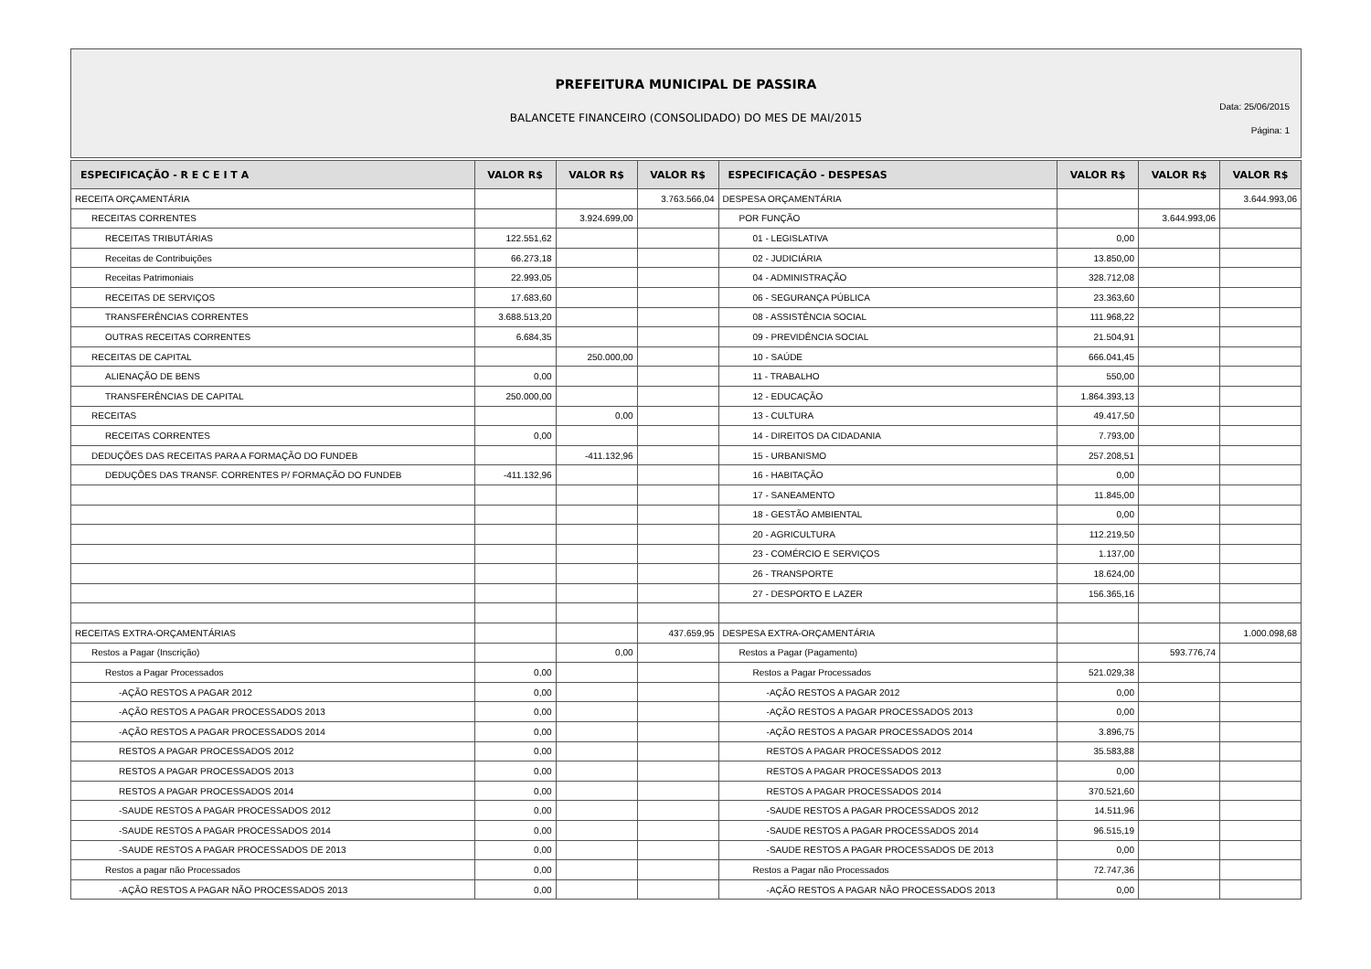PREFEITURA MUNICIPAL DE PASSIRA
BALANCETE FINANCEIRO (CONSOLIDADO) DO MES DE MAI/2015
Data: 25/06/2015
Página: 1
| ESPECIFICAÇÃO - R E C E I T A | VALOR R$ | VALOR R$ | VALOR R$ | ESPECIFICAÇÃO - DESPESAS | VALOR R$ | VALOR R$ | VALOR R$ |
| --- | --- | --- | --- | --- | --- | --- | --- |
| RECEITA ORÇAMENTÁRIA | | | 3.763.566,04 | DESPESA ORÇAMENTÁRIA | | | 3.644.993,06 |
| RECEITAS CORRENTES | | 3.924.699,00 | | POR FUNÇÃO | | 3.644.993,06 | |
| RECEITAS TRIBUTÁRIAS | 122.551,62 | | | 01 - LEGISLATIVA | 0,00 | | |
| Receitas de Contribuições | 66.273,18 | | | 02 - JUDICIÁRIA | 13.850,00 | | |
| Receitas Patrimoniais | 22.993,05 | | | 04 - ADMINISTRAÇÃO | 328.712,08 | | |
| RECEITAS DE SERVIÇOS | 17.683,60 | | | 06 - SEGURANÇA PÚBLICA | 23.363,60 | | |
| TRANSFERÊNCIAS CORRENTES | 3.688.513,20 | | | 08 - ASSISTÊNCIA SOCIAL | 111.968,22 | | |
| OUTRAS RECEITAS CORRENTES | 6.684,35 | | | 09 - PREVIDÊNCIA SOCIAL | 21.504,91 | | |
| RECEITAS DE CAPITAL | | 250.000,00 | | 10 - SAÚDE | 666.041,45 | | |
| ALIENAÇÃO DE BENS | 0,00 | | | 11 - TRABALHO | 550,00 | | |
| TRANSFERÊNCIAS DE CAPITAL | 250.000,00 | | | 12 - EDUCAÇÃO | 1.864.393,13 | | |
| RECEITAS | | 0,00 | | 13 - CULTURA | 49.417,50 | | |
| RECEITAS CORRENTES | 0,00 | | | 14 - DIREITOS DA CIDADANIA | 7.793,00 | | |
| DEDUÇÕES DAS RECEITAS PARA A FORMAÇÃO DO FUNDEB | | -411.132,96 | | 15 - URBANISMO | 257.208,51 | | |
| DEDUÇÕES DAS TRANSF. CORRENTES P/ FORMAÇÃO DO FUNDEB | -411.132,96 | | | 16 - HABITAÇÃO | 0,00 | | |
| | | | | 17 - SANEAMENTO | 11.845,00 | | |
| | | | | 18 - GESTÃO AMBIENTAL | 0,00 | | |
| | | | | 20 - AGRICULTURA | 112.219,50 | | |
| | | | | 23 - COMÉRCIO E SERVIÇOS | 1.137,00 | | |
| | | | | 26 - TRANSPORTE | 18.624,00 | | |
| | | | | 27 - DESPORTO E LAZER | 156.365,16 | | |
| RECEITAS EXTRA-ORÇAMENTÁRIAS | | | 437.659,95 | DESPESA EXTRA-ORÇAMENTÁRIA | | | 1.000.098,68 |
| Restos a Pagar (Inscrição) | | 0,00 | | Restos a Pagar (Pagamento) | | 593.776,74 | |
| Restos a Pagar Processados | 0,00 | | | Restos a Pagar Processados | 521.029,38 | | |
| -AÇÃO RESTOS A PAGAR 2012 | 0,00 | | | -AÇÃO RESTOS A PAGAR 2012 | 0,00 | | |
| -AÇÃO RESTOS A PAGAR PROCESSADOS 2013 | 0,00 | | | -AÇÃO RESTOS A PAGAR PROCESSADOS 2013 | 0,00 | | |
| -AÇÃO RESTOS A PAGAR PROCESSADOS 2014 | 0,00 | | | -AÇÃO RESTOS A PAGAR PROCESSADOS 2014 | 3.896,75 | | |
| RESTOS A PAGAR PROCESSADOS 2012 | 0,00 | | | RESTOS A PAGAR PROCESSADOS 2012 | 35.583,88 | | |
| RESTOS A PAGAR PROCESSADOS 2013 | 0,00 | | | RESTOS A PAGAR PROCESSADOS 2013 | 0,00 | | |
| RESTOS A PAGAR PROCESSADOS 2014 | 0,00 | | | RESTOS A PAGAR PROCESSADOS 2014 | 370.521,60 | | |
| -SAUDE RESTOS A PAGAR PROCESSADOS 2012 | 0,00 | | | -SAUDE RESTOS A PAGAR PROCESSADOS 2012 | 14.511,96 | | |
| -SAUDE RESTOS A PAGAR PROCESSADOS 2014 | 0,00 | | | -SAUDE RESTOS A PAGAR PROCESSADOS 2014 | 96.515,19 | | |
| -SAUDE RESTOS A PAGAR PROCESSADOS DE 2013 | 0,00 | | | -SAUDE RESTOS A PAGAR PROCESSADOS DE 2013 | 0,00 | | |
| Restos a pagar não Processados | 0,00 | | | Restos a Pagar não Processados | 72.747,36 | | |
| -AÇÃO RESTOS A PAGAR NÃO PROCESSADOS 2013 | 0,00 | | | -AÇÃO RESTOS A PAGAR NÃO PROCESSADOS 2013 | 0,00 | | |